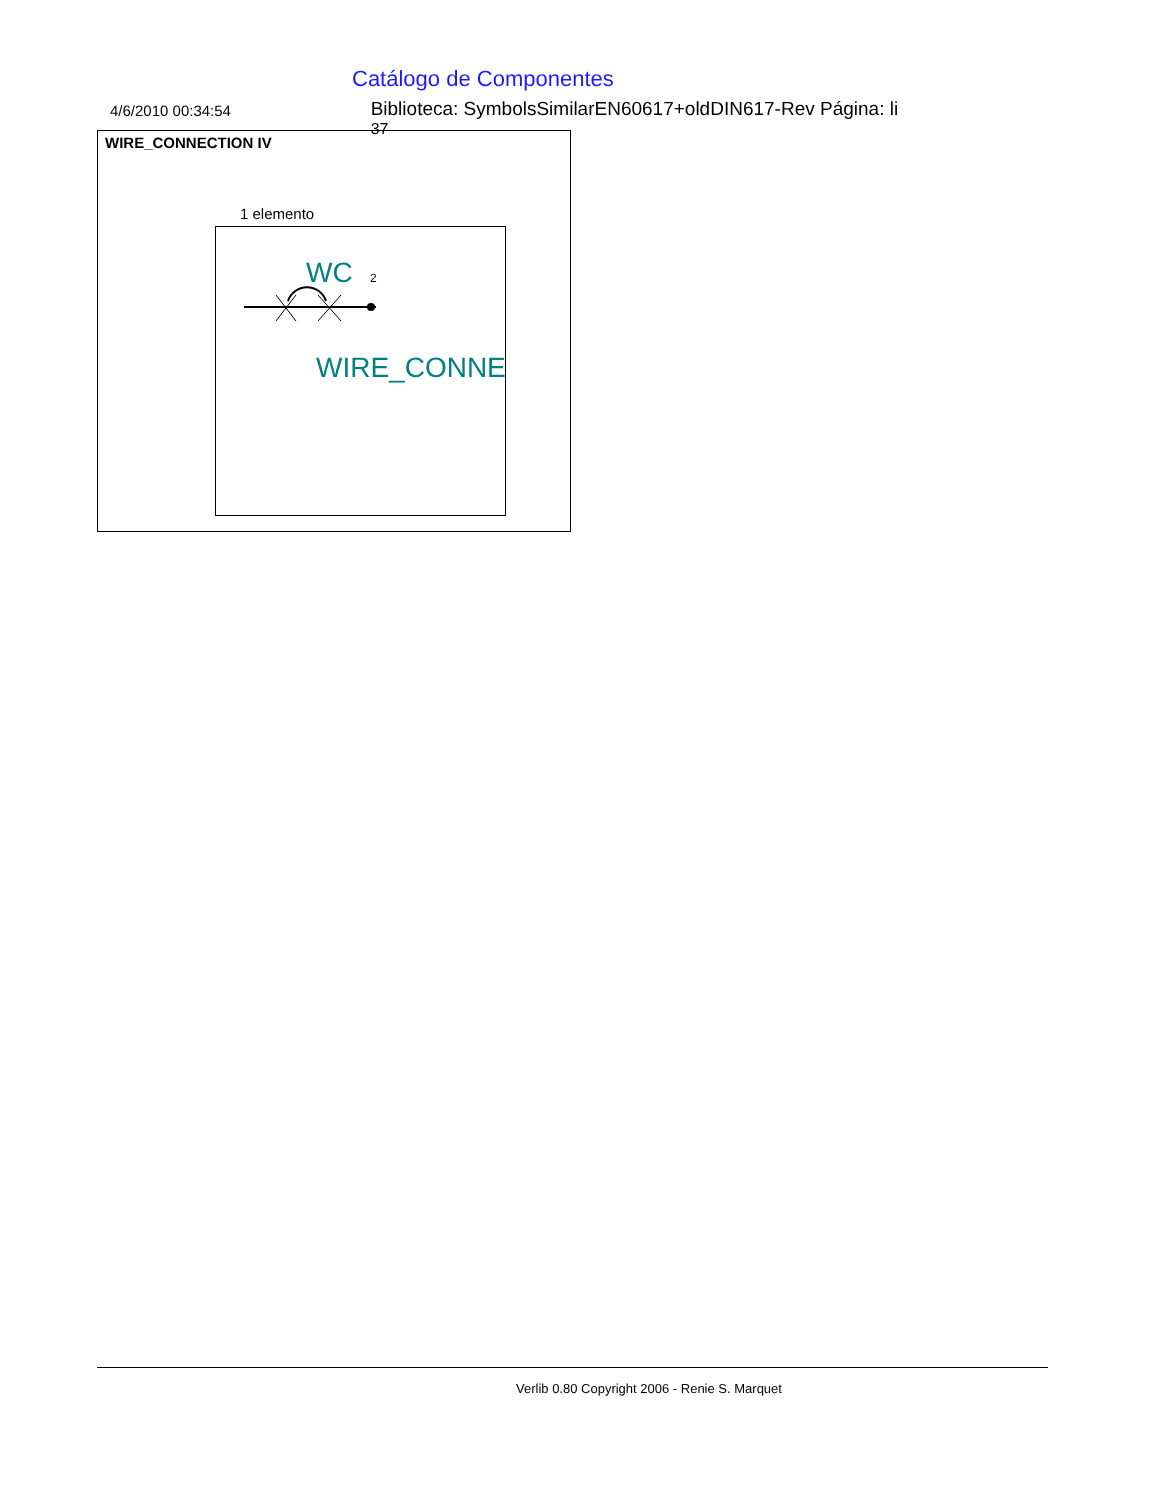Catálogo de Componentes
4/6/2010 00:34:54
Biblioteca: SymbolsSimilarEN60617+oldDIN617-Rev Página: li <sup>37</sup>
WIRE_CONNECTION IV
1 elemento
WC
2
WIRE_CONNE(
Verlib 0.80 Copyright 2006 - Renie S. Marquet